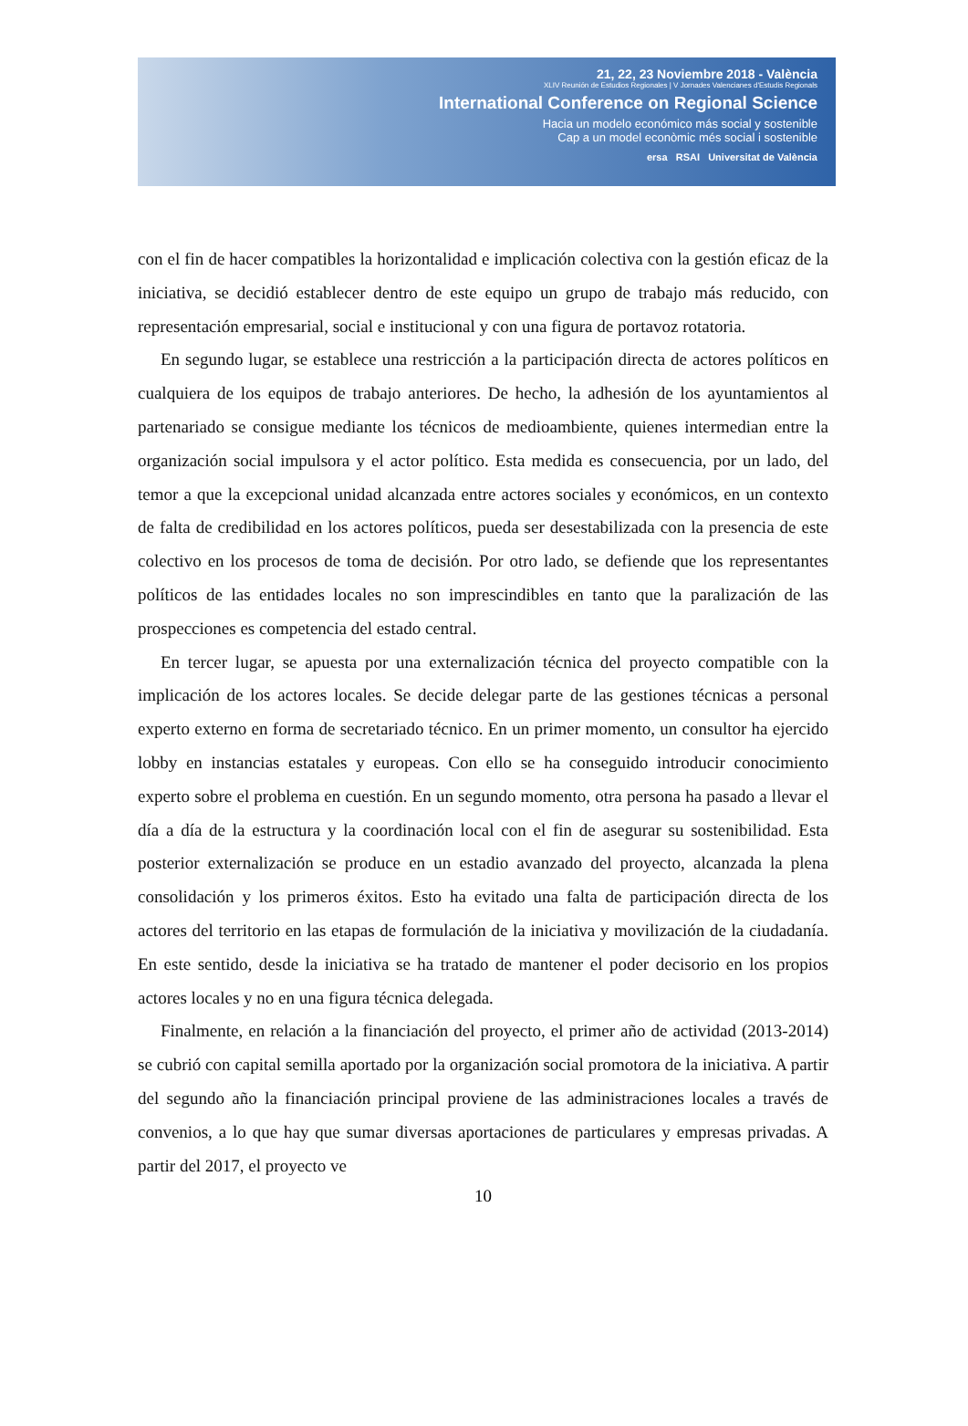21, 22, 23 Noviembre 2018 - València
XLIV Reunión de Estudios Regionales | V Jornades Valencianes d'Estudis Regionals
International Conference on Regional Science
Hacia un modelo económico más social y sostenible
Cap a un model econòmic més social i sostenible
ersa RSAI Universitat de València
con el fin de hacer compatibles la horizontalidad e implicación colectiva con la gestión eficaz de la iniciativa, se decidió establecer dentro de este equipo un grupo de trabajo más reducido, con representación empresarial, social e institucional y con una figura de portavoz rotatoria.
En segundo lugar, se establece una restricción a la participación directa de actores políticos en cualquiera de los equipos de trabajo anteriores. De hecho, la adhesión de los ayuntamientos al partenariado se consigue mediante los técnicos de medioambiente, quienes intermedian entre la organización social impulsora y el actor político. Esta medida es consecuencia, por un lado, del temor a que la excepcional unidad alcanzada entre actores sociales y económicos, en un contexto de falta de credibilidad en los actores políticos, pueda ser desestabilizada con la presencia de este colectivo en los procesos de toma de decisión. Por otro lado, se defiende que los representantes políticos de las entidades locales no son imprescindibles en tanto que la paralización de las prospecciones es competencia del estado central.
En tercer lugar, se apuesta por una externalización técnica del proyecto compatible con la implicación de los actores locales. Se decide delegar parte de las gestiones técnicas a personal experto externo en forma de secretariado técnico. En un primer momento, un consultor ha ejercido lobby en instancias estatales y europeas. Con ello se ha conseguido introducir conocimiento experto sobre el problema en cuestión. En un segundo momento, otra persona ha pasado a llevar el día a día de la estructura y la coordinación local con el fin de asegurar su sostenibilidad. Esta posterior externalización se produce en un estadio avanzado del proyecto, alcanzada la plena consolidación y los primeros éxitos. Esto ha evitado una falta de participación directa de los actores del territorio en las etapas de formulación de la iniciativa y movilización de la ciudadanía. En este sentido, desde la iniciativa se ha tratado de mantener el poder decisorio en los propios actores locales y no en una figura técnica delegada.
Finalmente, en relación a la financiación del proyecto, el primer año de actividad (2013-2014) se cubrió con capital semilla aportado por la organización social promotora de la iniciativa. A partir del segundo año la financiación principal proviene de las administraciones locales a través de convenios, a lo que hay que sumar diversas aportaciones de particulares y empresas privadas. A partir del 2017, el proyecto ve
10